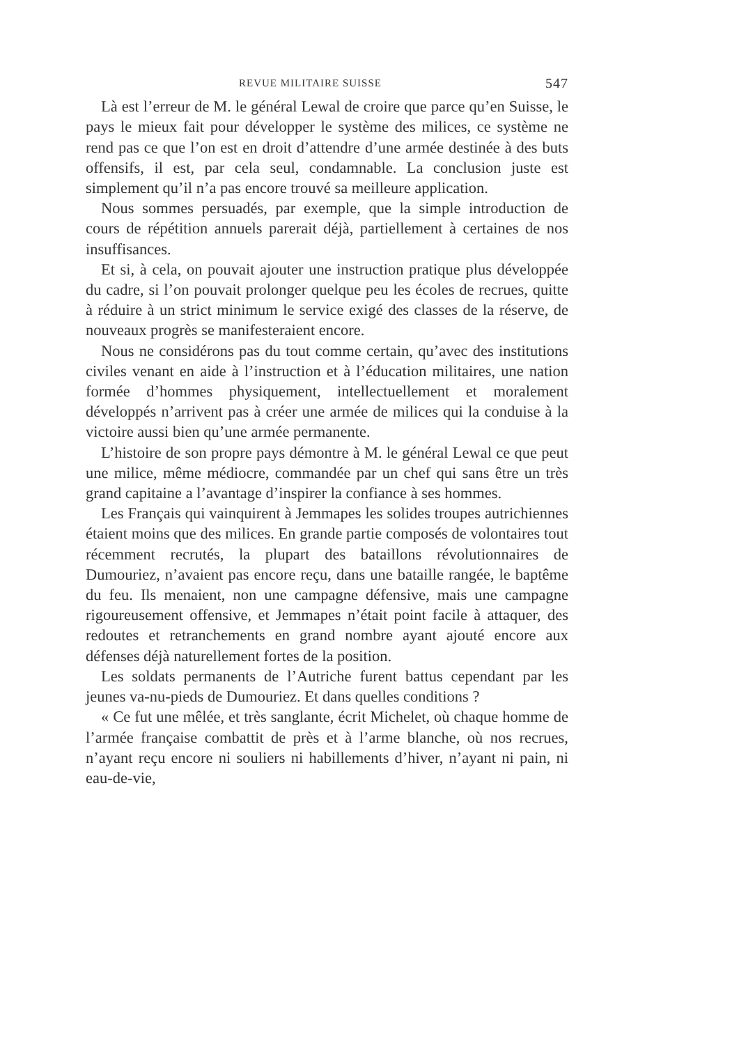REVUE MILITAIRE SUISSE 547
Là est l’erreur de M. le général Lewal de croire que parce qu’en Suisse, le pays le mieux fait pour développer le système des milices, ce système ne rend pas ce que l’on est en droit d’attendre d’une armée destinée à des buts offensifs, il est, par cela seul, condamnable. La conclusion juste est simplement qu’il n’a pas encore trouvé sa meilleure application.
Nous sommes persuadés, par exemple, que la simple introduction de cours de répétition annuels parerait déjà, partiellement à certaines de nos insuffisances.
Et si, à cela, on pouvait ajouter une instruction pratique plus développée du cadre, si l’on pouvait prolonger quelque peu les écoles de recrues, quitte à réduire à un strict minimum le service exigé des classes de la réserve, de nouveaux progrès se manifesteraient encore.
Nous ne considérons pas du tout comme certain, qu’avec des institutions civiles venant en aide à l’instruction et à l’éducation militaires, une nation formée d’hommes physiquement, intellectuellement et moralement développés n’arrivent pas à créer une armée de milices qui la conduise à la victoire aussi bien qu’une armée permanente.
L’histoire de son propre pays démontre à M. le général Lewal ce que peut une milice, même médiocre, commandée par un chef qui sans être un très grand capitaine a l’avantage d’inspirer la confiance à ses hommes.
Les Français qui vainquirent à Jemmapes les solides troupes autrichiennes étaient moins que des milices. En grande partie composés de volontaires tout récemment recrutés, la plupart des bataillons révolutionnaires de Dumouriez, n’avaient pas encore reçu, dans une bataille rangée, le baptême du feu. Ils menaient, non une campagne défensive, mais une campagne rigoureusement offensive, et Jemmapes n’était point facile à attaquer, des redoutes et retranchements en grand nombre ayant ajouté encore aux défenses déjà naturellement fortes de la position.
Les soldats permanents de l’Autriche furent battus cependant par les jeunes va-nu-pieds de Dumouriez. Et dans quelles conditions ?
« Ce fut une mêlée, et très sanglante, écrit Michelet, où chaque homme de l’armée française combattit de près et à l’arme blanche, où nos recrues, n’ayant reçu encore ni souliers ni habillements d’hiver, n’ayant ni pain, ni eau-de-vie,